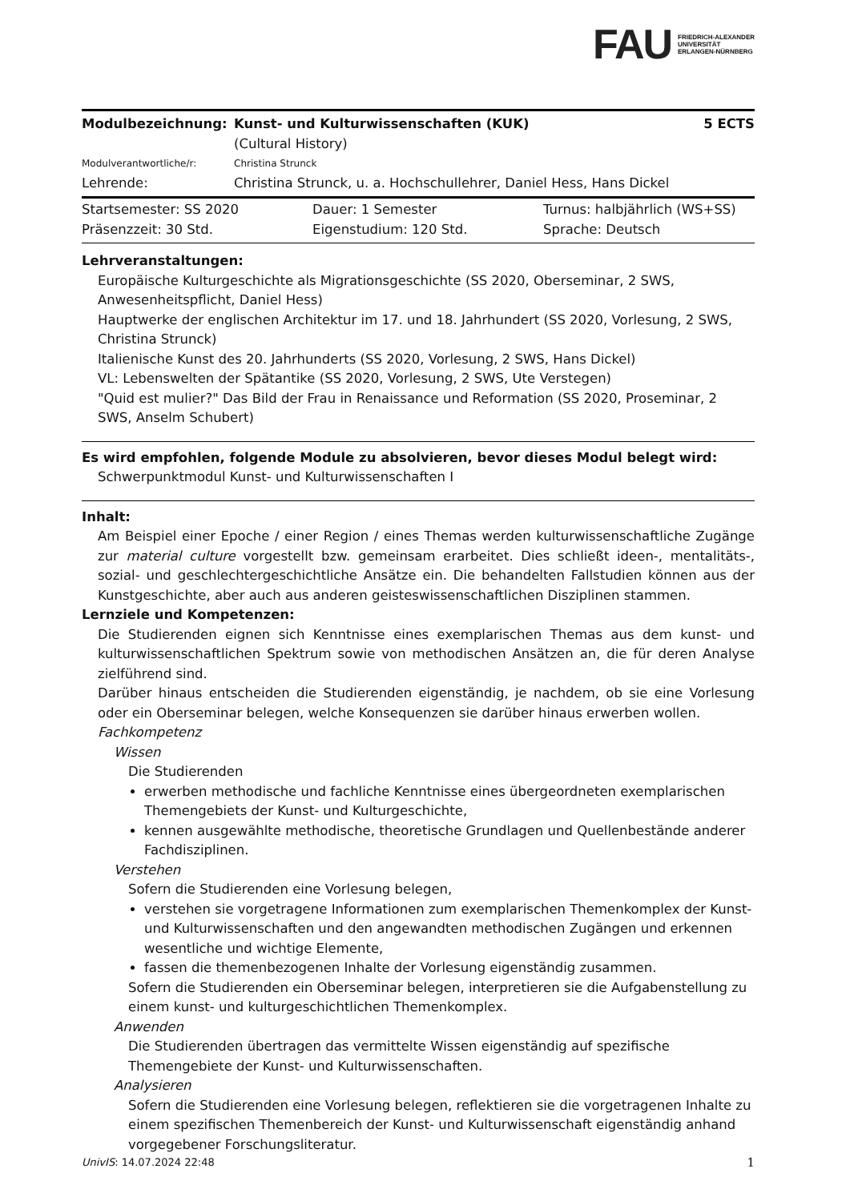FAU FRIEDRICH-ALEXANDER
UNIVERSITÄT
ERLANGEN-NÜRNBERG
| Modulbezeichnung: | Kunst- und Kulturwissenschaften (KUK) (Cultural History) | 5 ECTS |
| Modulverantwortliche/r: | Christina Strunck | |
| Lehrende: | Christina Strunck, u. a. Hochschullehrer, Daniel Hess, Hans Dickel | |
| Startsemester: SS 2020 | Dauer: 1 Semester | Turnus: halbjährlich (WS+SS) |
| Präsenzzeit: 30 Std. | Eigenstudium: 120 Std. | Sprache: Deutsch |
Lehrveranstaltungen:
Europäische Kulturgeschichte als Migrationsgeschichte (SS 2020, Oberseminar, 2 SWS, Anwesenheitspflicht, Daniel Hess)
Hauptwerke der englischen Architektur im 17. und 18. Jahrhundert (SS 2020, Vorlesung, 2 SWS, Christina Strunck)
Italienische Kunst des 20. Jahrhunderts (SS 2020, Vorlesung, 2 SWS, Hans Dickel)
VL: Lebenswelten der Spätantike (SS 2020, Vorlesung, 2 SWS, Ute Verstegen)
"Quid est mulier?" Das Bild der Frau in Renaissance und Reformation (SS 2020, Proseminar, 2 SWS, Anselm Schubert)
Es wird empfohlen, folgende Module zu absolvieren, bevor dieses Modul belegt wird:
Schwerpunktmodul Kunst- und Kulturwissenschaften I
Inhalt:
Am Beispiel einer Epoche / einer Region / eines Themas werden kulturwissenschaftliche Zugänge zur material culture vorgestellt bzw. gemeinsam erarbeitet. Dies schließt ideen-, mentalitäts-, sozial- und geschlechtergeschichtliche Ansätze ein. Die behandelten Fallstudien können aus der Kunstgeschichte, aber auch aus anderen geisteswissenschaftlichen Disziplinen stammen.
Lernziele und Kompetenzen:
Die Studierenden eignen sich Kenntnisse eines exemplarischen Themas aus dem kunst- und kulturwissenschaftlichen Spektrum sowie von methodischen Ansätzen an, die für deren Analyse zielführend sind.
Darüber hinaus entscheiden die Studierenden eigenständig, je nachdem, ob sie eine Vorlesung oder ein Oberseminar belegen, welche Konsequenzen sie darüber hinaus erwerben wollen.
Fachkompetenz
Wissen
Die Studierenden
erwerben methodische und fachliche Kenntnisse eines übergeordneten exemplarischen Themengebiets der Kunst- und Kulturgeschichte,
kennen ausgewählte methodische, theoretische Grundlagen und Quellenbestände anderer Fachdisziplinen.
Verstehen
Sofern die Studierenden eine Vorlesung belegen,
verstehen sie vorgetragene Informationen zum exemplarischen Themenkomplex der Kunst- und Kulturwissenschaften und den angewandten methodischen Zugängen und erkennen wesentliche und wichtige Elemente,
fassen die themenbezogenen Inhalte der Vorlesung eigenständig zusammen.
Sofern die Studierenden ein Oberseminar belegen, interpretieren sie die Aufgabenstellung zu einem kunst- und kulturgeschichtlichen Themenkomplex.
Anwenden
Die Studierenden übertragen das vermittelte Wissen eigenständig auf spezifische Themengebiete der Kunst- und Kulturwissenschaften.
Analysieren
Sofern die Studierenden eine Vorlesung belegen, reflektieren sie die vorgetragenen Inhalte zu einem spezifischen Themenbereich der Kunst- und Kulturwissenschaft eigenständig anhand vorgegebener Forschungsliteratur.
UnivIS: 14.07.2024 22:48 1